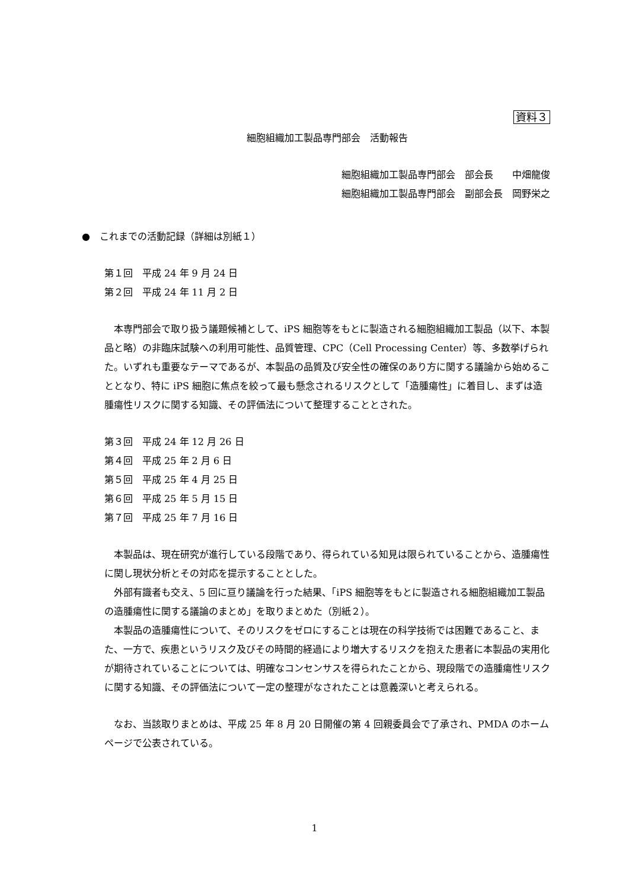資料３
細胞組織加工製品専門部会　活動報告
細胞組織加工製品専門部会　部会長　　中畑龍俊
細胞組織加工製品専門部会　副部会長　岡野栄之
●　これまでの活動記録（詳細は別紙１）
第１回　平成 24 年 9 月 24 日
第２回　平成 24 年 11 月 2 日
本専門部会で取り扱う議題候補として、iPS 細胞等をもとに製造される細胞組織加工製品（以下、本製品と略）の非臨床試験への利用可能性、品質管理、CPC（Cell Processing Center）等、多数挙げられた。いずれも重要なテーマであるが、本製品の品質及び安全性の確保のあり方に関する議論から始めることとなり、特に iPS 細胞に焦点を絞って最も懸念されるリスクとして「造腫瘍性」に着目し、まずは造腫瘍性リスクに関する知識、その評価法について整理することとされた。
第３回　平成 24 年 12 月 26 日
第４回　平成 25 年 2 月 6 日
第５回　平成 25 年 4 月 25 日
第６回　平成 25 年 5 月 15 日
第７回　平成 25 年 7 月 16 日
本製品は、現在研究が進行している段階であり、得られている知見は限られていることから、造腫瘍性に関し現状分析とその対応を提示することとした。
外部有識者も交え、5 回に亘り議論を行った結果、「iPS 細胞等をもとに製造される細胞組織加工製品の造腫瘍性に関する議論のまとめ」を取りまとめた（別紙２）。
本製品の造腫瘍性について、そのリスクをゼロにすることは現在の科学技術では困難であること、また、一方で、疾患というリスク及びその時間的経過により増大するリスクを抱えた患者に本製品の実用化が期待されていることについては、明確なコンセンサスを得られたことから、現段階での造腫瘍性リスクに関する知識、その評価法について一定の整理がなされたことは意義深いと考えられる。
なお、当該取りまとめは、平成 25 年 8 月 20 日開催の第 4 回親委員会で了承され、PMDA のホームページで公表されている。
1